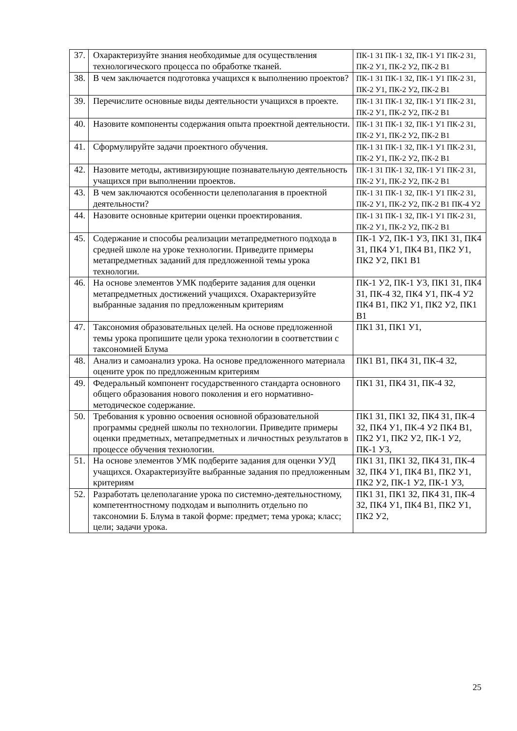| 37. | Охарактеризуйте знания необходимые для осуществления технологического процесса по обработке тканей. | ПК-1 З1 ПК-1 З2, ПК-1 У1 ПК-2 З1, ПК-2 У1, ПК-2 У2, ПК-2 В1 |
| 38. | В чем заключается подготовка учащихся к выполнению проектов? | ПК-1 З1 ПК-1 З2, ПК-1 У1 ПК-2 З1, ПК-2 У1, ПК-2 У2, ПК-2 В1 |
| 39. | Перечислите основные виды деятельности учащихся в проекте. | ПК-1 З1 ПК-1 З2, ПК-1 У1 ПК-2 З1, ПК-2 У1, ПК-2 У2, ПК-2 В1 |
| 40. | Назовите компоненты содержания опыта проектной деятельности. | ПК-1 З1 ПК-1 З2, ПК-1 У1 ПК-2 З1, ПК-2 У1, ПК-2 У2, ПК-2 В1 |
| 41. | Сформулируйте задачи проектного обучения. | ПК-1 З1 ПК-1 З2, ПК-1 У1 ПК-2 З1, ПК-2 У1, ПК-2 У2, ПК-2 В1 |
| 42. | Назовите методы, активизирующие познавательную деятельность учащихся при выполнении проектов. | ПК-1 З1 ПК-1 З2, ПК-1 У1 ПК-2 З1, ПК-2 У1, ПК-2 У2, ПК-2 В1 |
| 43. | В чем заключаются особенности целеполагания в проектной деятельности? | ПК-1 З1 ПК-1 З2, ПК-1 У1 ПК-2 З1, ПК-2 У1, ПК-2 У2, ПК-2 В1 ПК-4 У2 |
| 44. | Назовите основные критерии оценки проектирования. | ПК-1 З1 ПК-1 З2, ПК-1 У1 ПК-2 З1, ПК-2 У1, ПК-2 У2, ПК-2 В1 |
| 45. | Содержание и способы реализации метапредметного подхода в средней школе на уроке технологии. Приведите примеры метапредметных заданий для предложенной темы урока технологии. | ПК-1 У2, ПК-1 У3, ПК1 З1, ПК4 З1, ПК4 У1, ПК4 В1, ПК2 У1, ПК2 У2, ПК1 В1 |
| 46. | На основе элементов УМК подберите задания для оценки метапредметных достижений учащихся. Охарактеризуйте выбранные задания по предложенным критериям | ПК-1 У2, ПК-1 У3, ПК1 З1, ПК4 З1, ПК-4 З2, ПК4 У1, ПК-4 У2 ПК4 В1, ПК2 У1, ПК2 У2, ПК1 В1 |
| 47. | Таксономия образовательных целей. На основе предложенной темы урока пропишите цели урока технологии в соответствии с таксономией Блума | ПК1 З1, ПК1 У1, |
| 48. | Анализ и самоанализ урока. На основе предложенного материала оцените урок по предложенным критериям | ПК1 В1, ПК4 З1, ПК-4 З2, |
| 49. | Федеральный компонент государственного стандарта основного общего образования нового поколения и его нормативно-методическое содержание. | ПК1 З1, ПК4 З1, ПК-4 З2, |
| 50. | Требования к уровню освоения основной образовательной программы средней школы по технологии. Приведите примеры оценки предметных, метапредметных и личностных результатов в процессе обучения технологии. | ПК1 З1, ПК1 З2, ПК4 З1, ПК-4 З2, ПК4 У1, ПК-4 У2 ПК4 В1, ПК2 У1, ПК2 У2, ПК-1 У2, ПК-1 У3, |
| 51. | На основе элементов УМК подберите задания для оценки УУД учащихся. Охарактеризуйте выбранные задания по предложенным критериям | ПК1 З1, ПК1 З2, ПК4 З1, ПК-4 З2, ПК4 У1, ПК4 В1, ПК2 У1, ПК2 У2, ПК-1 У2, ПК-1 У3, |
| 52. | Разработать целеполагание урока по системно-деятельностному, компетентностному подходам и выполнить отдельно по таксономии Б. Блума в такой форме: предмет; тема урока; класс; цели; задачи урока. | ПК1 З1, ПК1 З2, ПК4 З1, ПК-4 З2, ПК4 У1, ПК4 В1, ПК2 У1, ПК2 У2, |
25